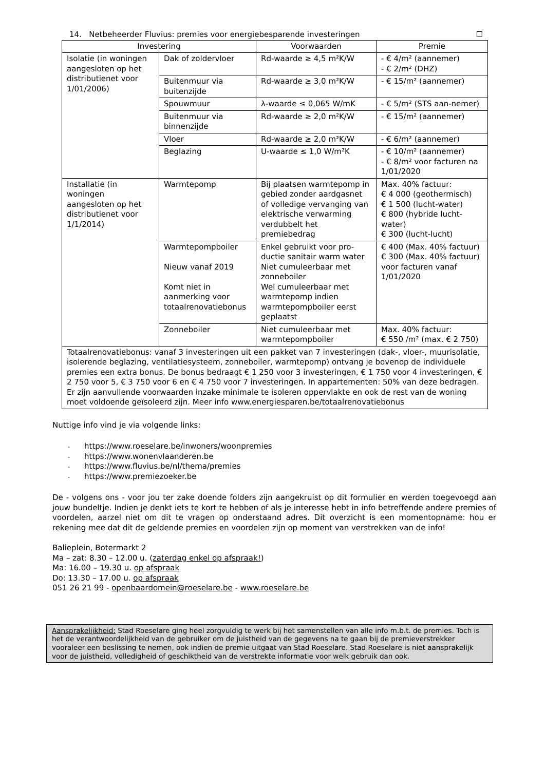14. Netbeheerder Fluvius: premies voor energiebesparende investeringen ☐
| Investering | | Voorwaarden | Premie |
| --- | --- | --- | --- |
| Isolatie (in woningen aangesloten op het distributienet voor 1/01/2006) | Dak of zoldervloer | Rd-waarde ≥ 4,5 m²K/W | - € 4/m² (aannemer) - € 2/m² (DHZ) |
| | Buitenmuur via buitenzijde | Rd-waarde ≥ 3,0 m²K/W | - € 15/m² (aannemer) |
| | Spouwmuur | λ-waarde ≤ 0,065 W/mK | - € 5/m² (STS aan-nemer) |
| | Buitenmuur via binnenzijde | Rd-waarde ≥ 2,0 m²K/W | - € 15/m² (aannemer) |
| | Vloer | Rd-waarde ≥ 2,0 m²K/W | - € 6/m² (aannemer) |
| | Beglazing | U-waarde ≤ 1,0 W/m²K | - € 10/m² (aannemer) - € 8/m² voor facturen na 1/01/2020 |
| Installatie (in woningen aangesloten op het distributienet voor 1/1/2014) | Warmtepomp | Bij plaatsen warmtepomp in gebied zonder aardgasnet of volledige vervanging van elektrische verwarming verdubbelt het premiebedrag | Max. 40% factuur: € 4 000 (geothermisch) € 1 500 (lucht-water) € 800 (hybride lucht-water) € 300 (lucht-lucht) |
| | Warmtepompboiler Nieuw vanaf 2019 Komt niet in aanmerking voor totaalrenovatiebonus | Enkel gebruikt voor pro-ductie sanitair warm water Niet cumuleerbaar met zonneboiler Wel cumuleerbaar met warmtepomp indien warmtepompboiler eerst geplaatst | € 400 (Max. 40% factuur) € 300 (Max. 40% factuur) voor facturen vanaf 1/01/2020 |
| | Zonneboiler | Niet cumuleerbaar met warmtepompboiler | Max. 40% factuur: € 550 /m² (max. € 2 750) |
| Totaalrenovatiebonus: vanaf 3 investeringen uit een pakket van 7 investeringen (dak-, vloer-, muurisolatie, isolerende beglazing, ventilatiesysteem, zonneboiler, warmtepomp) ontvang je bovenop de individuele premies een extra bonus. De bonus bedraagt € 1 250 voor 3 investeringen, € 1 750 voor 4 investeringen, € 2 750 voor 5, € 3 750 voor 6 en € 4 750 voor 7 investeringen. In appartementen: 50% van deze bedragen. Er zijn aanvullende voorwaarden inzake minimale te isoleren oppervlakte en ook de rest van de woning moet voldoende geïsoleerd zijn. Meer info www.energiesparen.be/totaalrenovatiebonus | | | |
Nuttige info vind je via volgende links:
- https://www.roeselare.be/inwoners/woonpremies
- https://www.wonenvlaanderen.be
- https://www.fluvius.be/nl/thema/premies
- https://www.premiezoeker.be
De - volgens ons - voor jou ter zake doende folders zijn aangekruist op dit formulier en werden toegevoegd aan jouw bundeltje. Indien je denkt iets te kort te hebben of als je interesse hebt in info betreffende andere premies of voordelen, aarzel niet om dit te vragen op onderstaand adres. Dit overzicht is een momentopname: hou er rekening mee dat dit de geldende premies en voordelen zijn op moment van verstrekken van de info!
Balieplein, Botermarkt 2
Ma – zat: 8.30 – 12.00 u. (zaterdag enkel op afspraak!)
Ma: 16.00 – 19.30 u. op afspraak
Do: 13.30 – 17.00 u. op afspraak
051 26 21 99 - openbaardomein@roeselare.be - www.roeselare.be
Aansprakelijkheid: Stad Roeselare ging heel zorgvuldig te werk bij het samenstellen van alle info m.b.t. de premies. Toch is het de verantwoordelijkheid van de gebruiker om de juistheid van de gegevens na te gaan bij de premieverstrekker vooraleer een beslissing te nemen, ook indien de premie uitgaat van Stad Roeselare. Stad Roeselare is niet aansprakelijk voor de juistheid, volledigheid of geschiktheid van de verstrekte informatie voor welk gebruik dan ook.